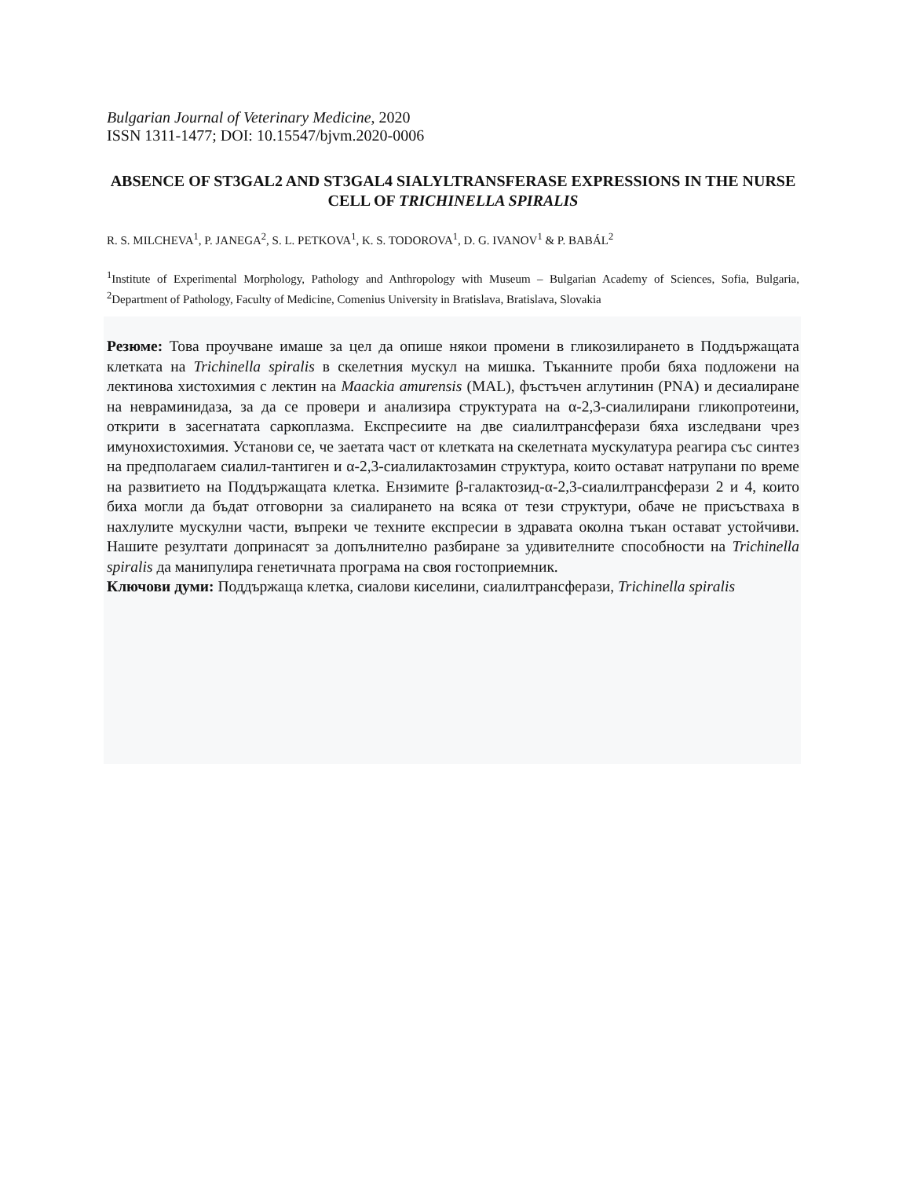Bulgarian Journal of Veterinary Medicine, 2020
ISSN 1311-1477; DOI: 10.15547/bjvm.2020-0006
ABSENCE OF ST3GAL2 AND ST3GAL4 SIALYLTRANSFERASE EXPRESSIONS IN THE NURSE CELL OF TRICHINELLA SPIRALIS
R. S. MILCHEVA<sup>1</sup>, P. JANEGA<sup>2</sup>, S. L. PETKOVA<sup>1</sup>, K. S. TODOROVA<sup>1</sup>, D. G. IVANOV<sup>1</sup> & P. BABÁL<sup>2</sup>
<sup>1</sup> Institute of Experimental Morphology, Pathology and Anthropology with Museum – Bulgarian Academy of Sciences, Sofia, Bulgaria, <sup>2</sup>Department of Pathology, Faculty of Medicine, Comenius University in Bratislava, Bratislava, Slovakia
Резюме: Това проучване имаше за цел да опише някои промени в гликозилирането в Поддържащата клетката на Trichinella spiralis в скелетния мускул на мишка. Тъканните проби бяха подложени на лектинова хистохимия с лектин на Maackia amurensis (MAL), фъстъчен аглутинин (PNA) и десиалиране на невраминидаза, за да се провери и анализира структурата на α-2,3-сиалилирани гликопротеини, открити в засегнатата саркоплазма. Експресиите на две сиалилтрансферази бяха изследвани чрез имунохистохимия. Установи се, че заетата част от клетката на скелетната мускулатура реагира със синтез на предполагаем сиалил-тантиген и α-2,3-сиалилактозамин структура, които остават натрупани по време на развитието на Поддържащата клетка. Ензимите β-галактозид-α-2,3-сиалилтрансферази 2 и 4, които биха могли да бъдат отговорни за сиалирането на всяка от тези структури, обаче не присъстваха в нахлулите мускулни части, въпреки че техните експресии в здравата околна тъкан остават устойчиви. Нашите резултати допринасят за допълнително разбиране за удивителните способности на Trichinella spiralis да манипулира генетичната програма на своя гостоприемник.
Ключови думи: Поддържаща клетка, сиалови киселини, сиалилтрансферази, Trichinella spiralis